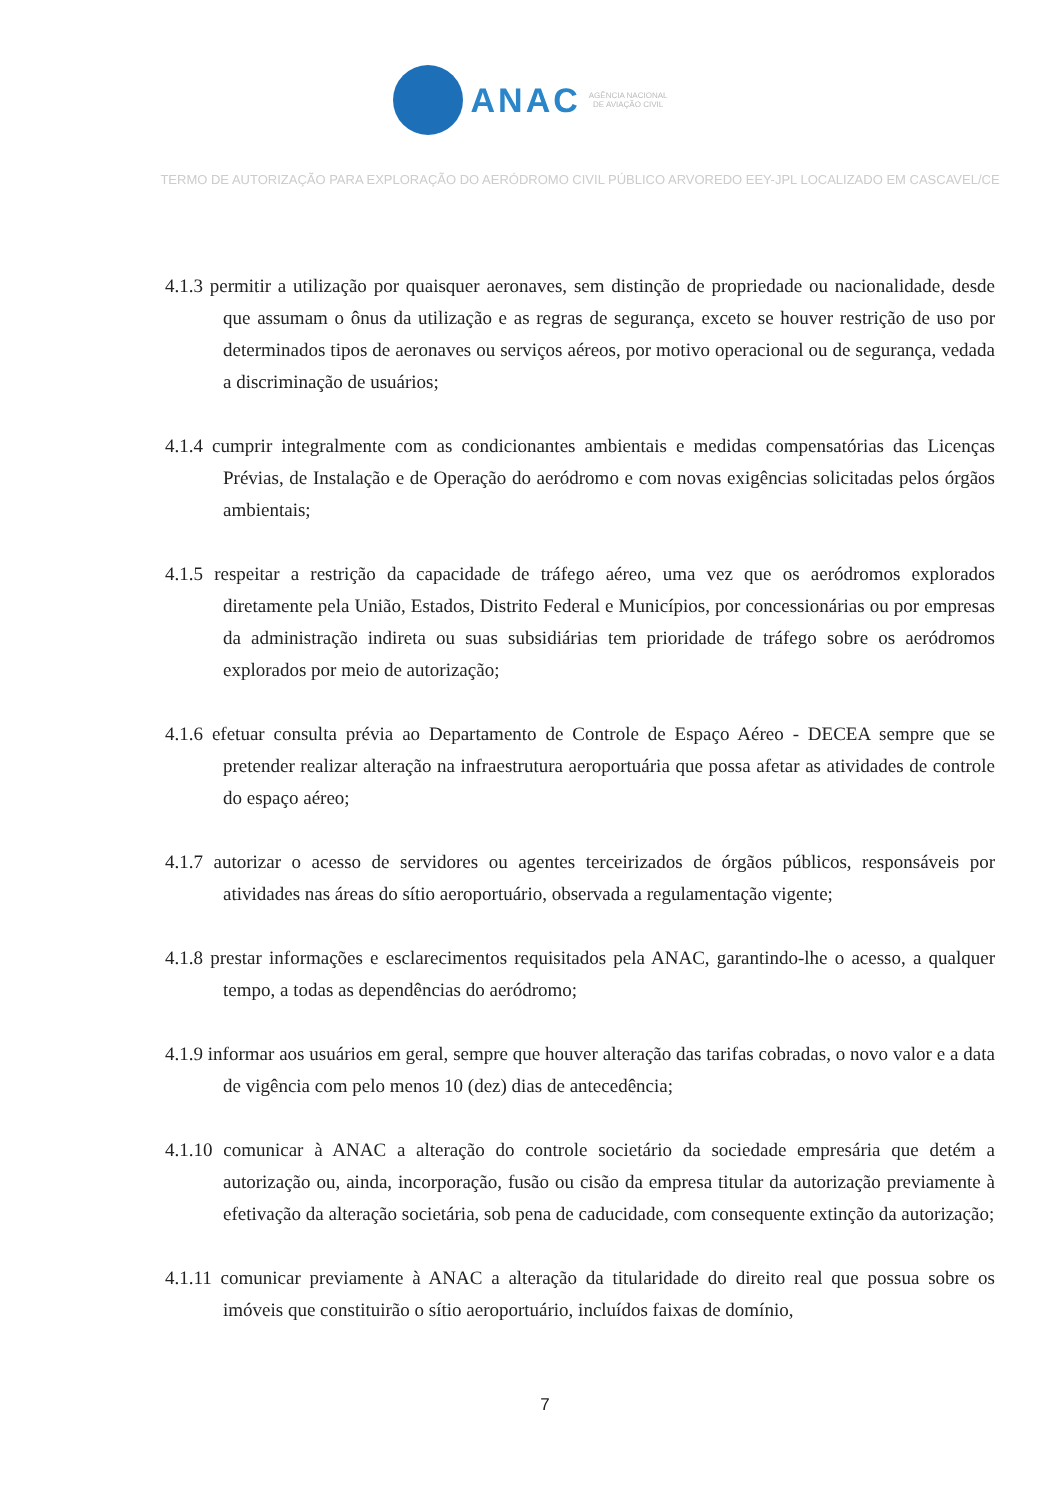ANAC AGÊNCIA NACIONAL
DE AVIAÇÃO CIVIL
TERMO DE AUTORIZAÇÃO PARA EXPLORAÇÃO DO AERÓDROMO CIVIL PÚBLICO ARVOREDO EEY-JPL LOCALIZADO EM CASCAVEL/CE
4.1.3 permitir a utilização por quaisquer aeronaves, sem distinção de propriedade ou nacionalidade, desde que assumam o ônus da utilização e as regras de segurança, exceto se houver restrição de uso por determinados tipos de aeronaves ou serviços aéreos, por motivo operacional ou de segurança, vedada a discriminação de usuários;
4.1.4 cumprir integralmente com as condicionantes ambientais e medidas compensatórias das Licenças Prévias, de Instalação e de Operação do aeródromo e com novas exigências solicitadas pelos órgãos ambientais;
4.1.5 respeitar a restrição da capacidade de tráfego aéreo, uma vez que os aeródromos explorados diretamente pela União, Estados, Distrito Federal e Municípios, por concessionárias ou por empresas da administração indireta ou suas subsidiárias tem prioridade de tráfego sobre os aeródromos explorados por meio de autorização;
4.1.6 efetuar consulta prévia ao Departamento de Controle de Espaço Aéreo - DECEA sempre que se pretender realizar alteração na infraestrutura aeroportuária que possa afetar as atividades de controle do espaço aéreo;
4.1.7 autorizar o acesso de servidores ou agentes terceirizados de órgãos públicos, responsáveis por atividades nas áreas do sítio aeroportuário, observada a regulamentação vigente;
4.1.8 prestar informações e esclarecimentos requisitados pela ANAC, garantindo-lhe o acesso, a qualquer tempo, a todas as dependências do aeródromo;
4.1.9 informar aos usuários em geral, sempre que houver alteração das tarifas cobradas, o novo valor e a data de vigência com pelo menos 10 (dez) dias de antecedência;
4.1.10 comunicar à ANAC a alteração do controle societário da sociedade empresária que detém a autorização ou, ainda, incorporação, fusão ou cisão da empresa titular da autorização previamente à efetivação da alteração societária, sob pena de caducidade, com consequente extinção da autorização;
4.1.11 comunicar previamente à ANAC a alteração da titularidade do direito real que possua sobre os imóveis que constituirão o sítio aeroportuário, incluídos faixas de domínio,
7